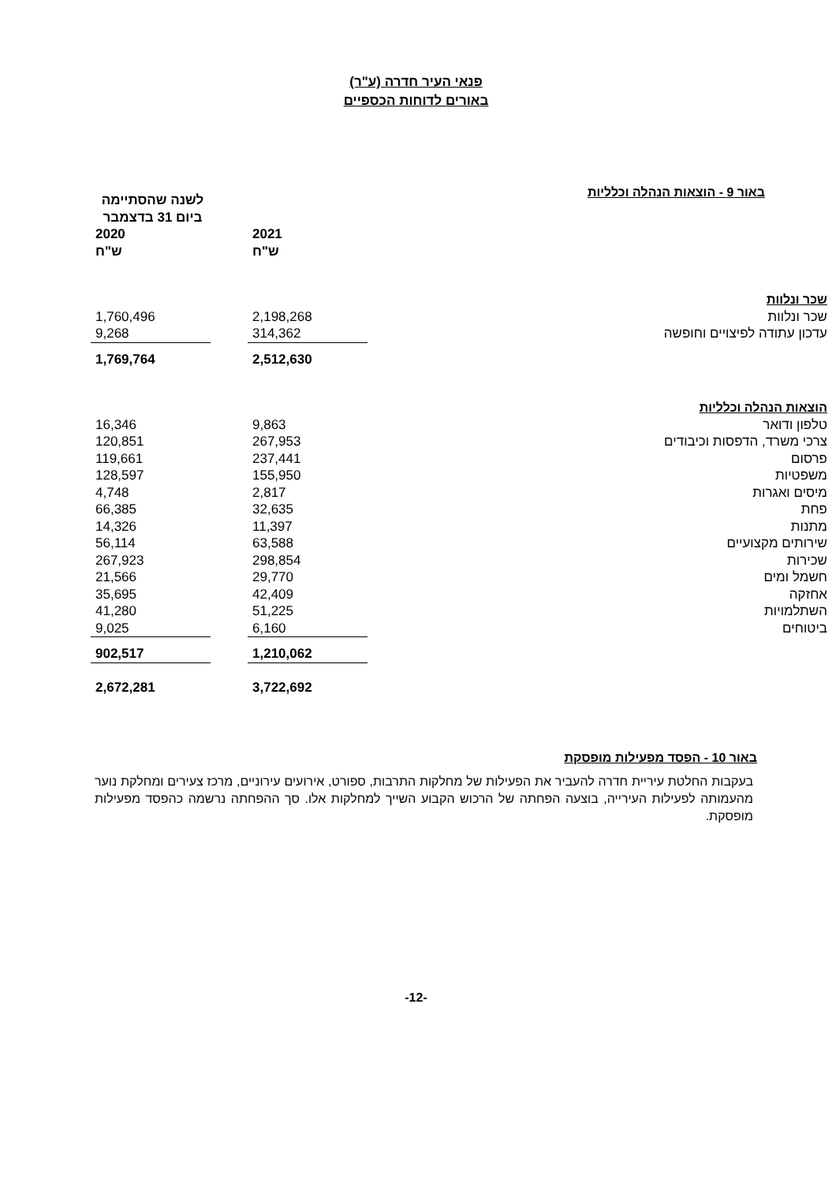פנאי העיר חדרה (ע"ר)
באורים לדוחות הכספיים
באור 9 - הוצאות הנהלה וכלליות
| | לשנה שהסתיימה ביום 31 בדצמבר | | |
| | 2021 ש"ח | | 2020 ש"ח |
| שכר ונלוות | | | |
| שכר ונלוות | 2,198,268 | | 1,760,496 |
| עדכון עתודה לפיצויים וחופשה | 314,362 | | 9,268 |
| | 2,512,630 | | 1,769,764 |
| הוצאות הנהלה וכלליות | | | |
| טלפון ודואר | 9,863 | | 16,346 |
| צרכי משרד, הדפסות וכיבודים | 267,953 | | 120,851 |
| פרסום | 237,441 | | 119,661 |
| משפטיות | 155,950 | | 128,597 |
| מיסים ואגרות | 2,817 | | 4,748 |
| פחת | 32,635 | | 66,385 |
| מתנות | 11,397 | | 14,326 |
| שירותים מקצועיים | 63,588 | | 56,114 |
| שכירות | 298,854 | | 267,923 |
| חשמל ומים | 29,770 | | 21,566 |
| אחזקה | 42,409 | | 35,695 |
| השתלמויות | 51,225 | | 41,280 |
| ביטוחים | 6,160 | | 9,025 |
| | 1,210,062 | | 902,517 |
| | 3,722,692 | | 2,672,281 |
באור 10 - הפסד מפעילות מופסקת
בעקבות החלטת עיריית חדרה להעביר את הפעילות של מחלקות התרבות, ספורט, אירועים עירוניים, מרכז צעירים ומחלקת נוער מהעמותה לפעילות העירייה, בוצעה הפחתה של הרכוש הקבוע השייך למחלקות אלו. סך ההפחתה נרשמה כהפסד מפעילות מופסקת.
-12-